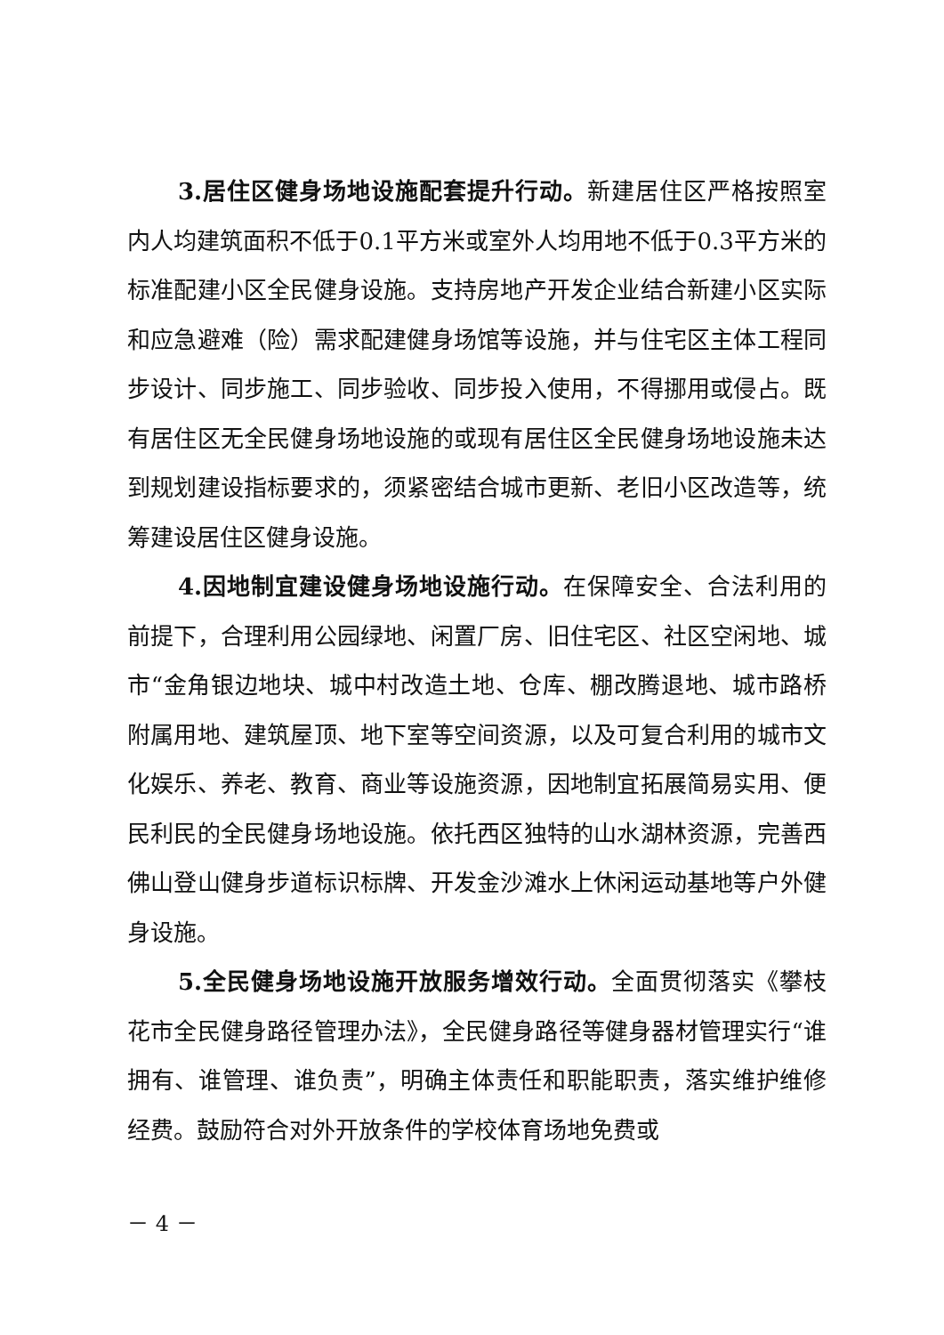3.居住区健身场地设施配套提升行动。新建居住区严格按照室内人均建筑面积不低于0.1平方米或室外人均用地不低于0.3平方米的标准配建小区全民健身设施。支持房地产开发企业结合新建小区实际和应急避难（险）需求配建健身场馆等设施，并与住宅区主体工程同步设计、同步施工、同步验收、同步投入使用，不得挪用或侵占。既有居住区无全民健身场地设施的或现有居住区全民健身场地设施未达到规划建设指标要求的，须紧密结合城市更新、老旧小区改造等，统筹建设居住区健身设施。
4.因地制宜建设健身场地设施行动。在保障安全、合法利用的前提下，合理利用公园绿地、闲置厂房、旧住宅区、社区空闲地、城市“金角银边地块、城中村改造土地、仓库、棚改腾退地、城市路桥附属用地、建筑屋顶、地下室等空间资源，以及可复合利用的城市文化娱乐、养老、教育、商业等设施资源，因地制宜拓展简易实用、便民利民的全民健身场地设施。依托西区独特的山水湖林资源，完善西佛山登山健身步道标识标牌、开发金沙滩水上休闲运动基地等户外健身设施。
5.全民健身场地设施开放服务增效行动。全面贯彻落实《攀枝花市全民健身路径管理办法》，全民健身路径等健身器材管理实行“谁拥有、谁管理、谁负责”，明确主体责任和职能职责，落实维护维修经费。鼓励符合对外开放条件的学校体育场地免费或
－ 4 －